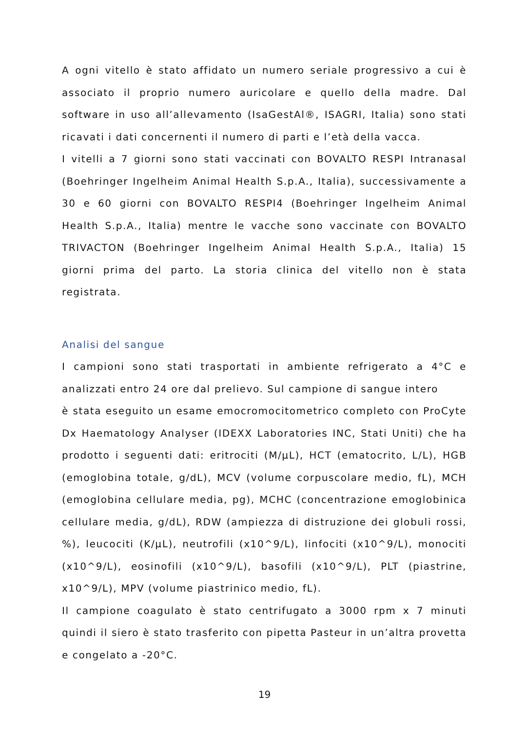A ogni vitello è stato affidato un numero seriale progressivo a cui è associato il proprio numero auricolare e quello della madre. Dal software in uso all’allevamento (IsaGestAl®, ISAGRI, Italia) sono stati ricavati i dati concernenti il numero di parti e l’età della vacca.
I vitelli a 7 giorni sono stati vaccinati con BOVALTO RESPI Intranasal (Boehringer Ingelheim Animal Health S.p.A., Italia), successivamente a 30 e 60 giorni con BOVALTO RESPI4 (Boehringer Ingelheim Animal Health S.p.A., Italia) mentre le vacche sono vaccinate con BOVALTO TRIVACTON (Boehringer Ingelheim Animal Health S.p.A., Italia) 15 giorni prima del parto. La storia clinica del vitello non è stata registrata.
Analisi del sangue
I campioni sono stati trasportati in ambiente refrigerato a 4°C e analizzati entro 24 ore dal prelievo. Sul campione di sangue intero
è stata eseguito un esame emocromocitometrico completo con ProCyte Dx Haematology Analyser (IDEXX Laboratories INC, Stati Uniti) che ha prodotto i seguenti dati: eritrociti (M/µL), HCT (ematocrito, L/L), HGB (emoglobina totale, g/dL), MCV (volume corpuscolare medio, fL), MCH (emoglobina cellulare media, pg), MCHC (concentrazione emoglobinica cellulare media, g/dL), RDW (ampiezza di distruzione dei globuli rossi, %), leucociti (K/µL), neutrofili (x10^9/L), linfociti (x10^9/L), monociti (x10^9/L), eosinofili (x10^9/L), basofili (x10^9/L), PLT (piastrine, x10^9/L), MPV (volume piastrinico medio, fL).
Il campione coagulato è stato centrifugato a 3000 rpm x 7 minuti quindi il siero è stato trasferito con pipetta Pasteur in un’altra provetta e congelato a -20°C.
19